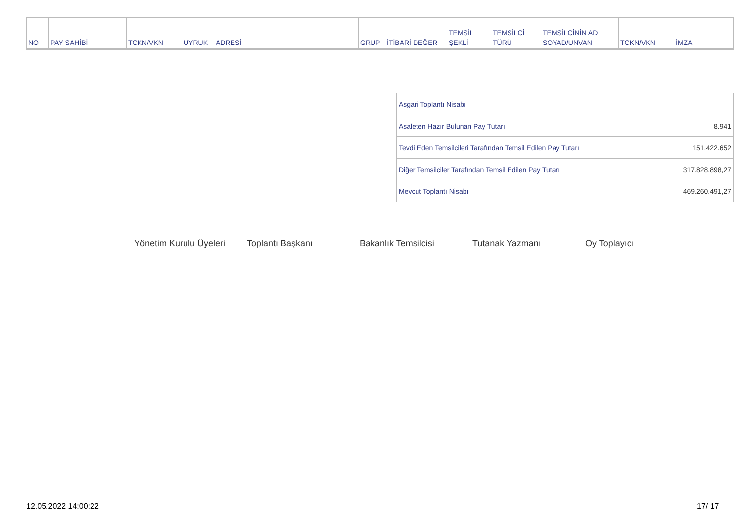| NO | PAY SAHİBİ | TCKN/VKN | UYRUK | ADRESİ | GRUP | İTİBARİ DEĞER | TEMSİL ŞEKLİ | TEMSİLCİ TÜRÜ | TEMSİLCİNİN AD SOYAD/UNVAN | TCKN/VKN | İMZA |
| Asgari Toplantı Nisabı | |
| Asaleten Hazır Bulunan Pay Tutarı | 8.941 |
| Tevdi Eden Temsilcileri Tarafından Temsil Edilen Pay Tutarı | 151.422.652 |
| Diğer Temsilciler Tarafından Temsil Edilen Pay Tutarı | 317.828.898,27 |
| Mevcut Toplantı Nisabı | 469.260.491,27 |
Yönetim Kurulu Üyeleri Toplantı Başkanı Bakanlık Temsilcisi Tutanak Yazmanı Oy Toplayıcı
12.05.2022 14:00:22 17/ 17